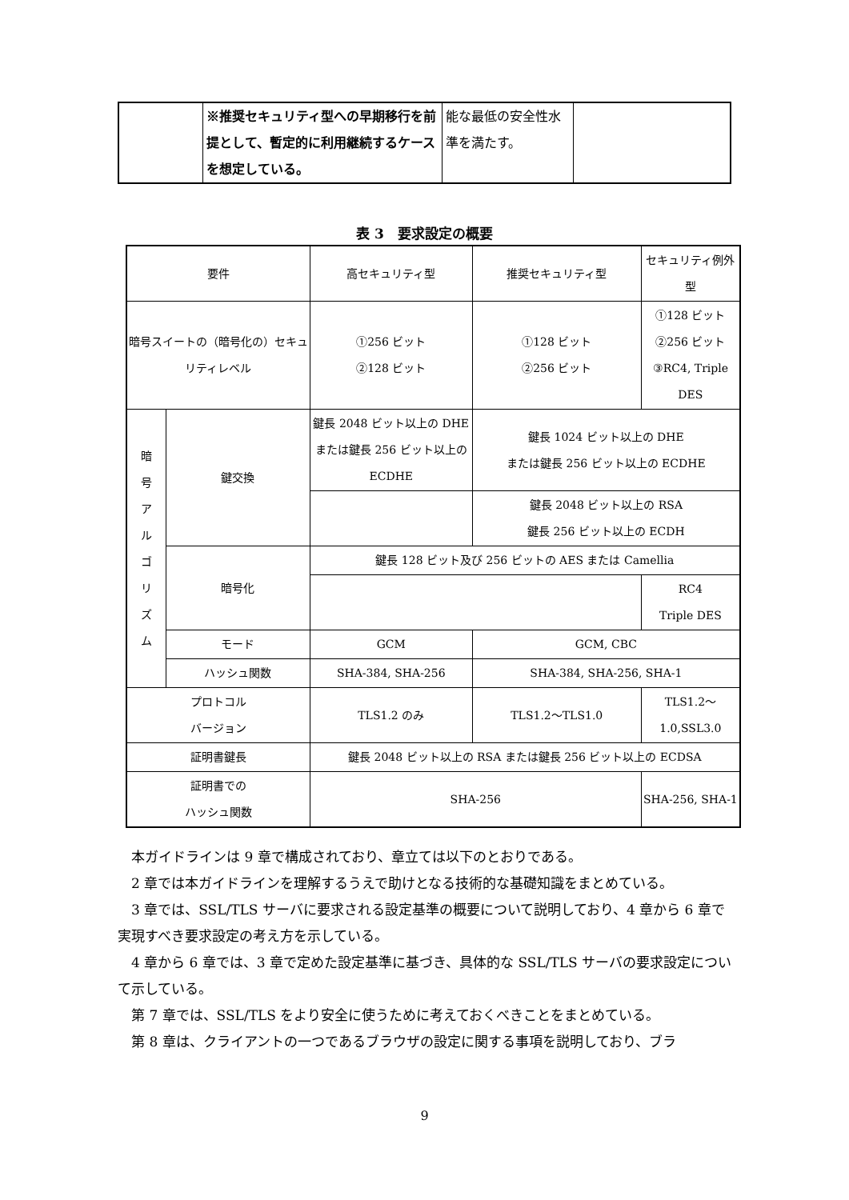| | ※推奨セキュリティ型への早期移行を前提として、暫定的に利用継続するケースを想定している。 | 能な最低の安全性水準を満たす。 | |
表 3　要求設定の概要
| 要件 | | 高セキュリティ型 | 推奨セキュリティ型 | セキュリティ例外型 |
| --- | --- | --- | --- | --- |
| 暗号スイートの（暗号化の）セキュリティレベル | | ①256 ビット ②128 ビット | ①128 ビット ②256 ビット | ①128 ビット ②256 ビット ③RC4, Triple DES |
| 暗 号 ア ル ゴ リ ズ ム | 鍵交換 | 鍵長 2048 ビット以上の DHE または鍵長 256 ビット以上の ECDHE | 鍵長 1024 ビット以上の DHE または鍵長 256 ビット以上の ECDHE | |
| | | | 鍵長 2048 ビット以上の RSA 鍵長 256 ビット以上の ECDH | |
| | 暗号化 | 鍵長 128 ビット及び 256 ビットの AES または Camellia | | |
| | | | | RC4 Triple DES |
| | モード | GCM | GCM, CBC | |
| | ハッシュ関数 | SHA-384, SHA-256 | SHA-384, SHA-256, SHA-1 | |
| プロトコル バージョン | | TLS1.2 のみ | TLS1.2～TLS1.0 | TLS1.2～1.0,SSL3.0 |
| 証明書鍵長 | | 鍵長 2048 ビット以上の RSA または鍵長 256 ビット以上の ECDSA | | |
| 証明書での ハッシュ関数 | | SHA-256 | | SHA-256, SHA-1 |
本ガイドラインは 9 章で構成されており、章立ては以下のとおりである。
2 章では本ガイドラインを理解するうえで助けとなる技術的な基礎知識をまとめている。
3 章では、SSL/TLS サーバに要求される設定基準の概要について説明しており、4 章から 6 章で実現すべき要求設定の考え方を示している。
4 章から 6 章では、3 章で定めた設定基準に基づき、具体的な SSL/TLS サーバの要求設定について示している。
第 7 章では、SSL/TLS をより安全に使うために考えておくべきことをまとめている。
第 8 章は、クライアントの一つであるブラウザの設定に関する事項を説明しており、ブラ
9